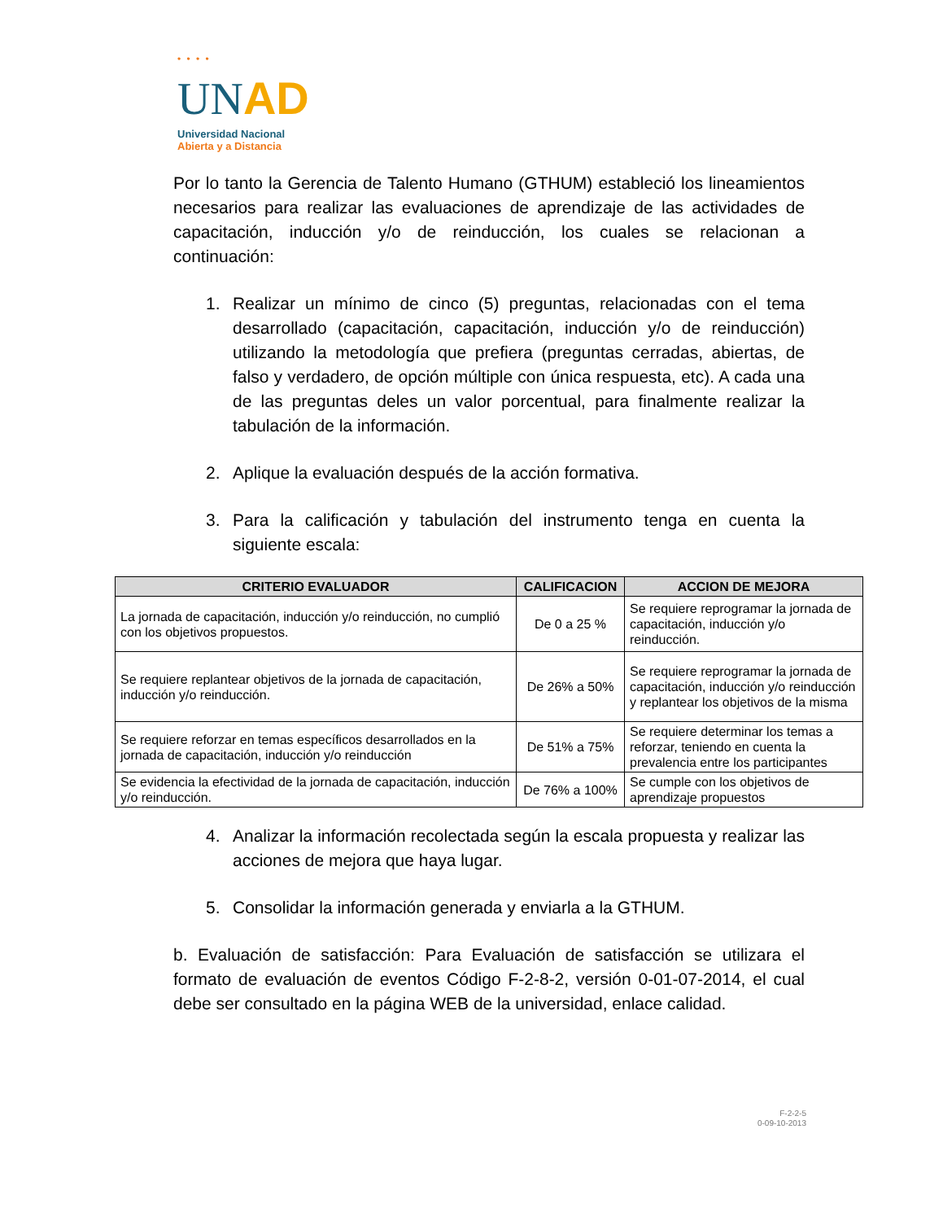• • • •
UN AD
Universidad Nacional
Abierta y a Distancia
Por lo tanto la Gerencia de Talento Humano (GTHUM) estableció los lineamientos necesarios para realizar las evaluaciones de aprendizaje de las actividades de capacitación, inducción y/o de reinducción, los cuales se relacionan a continuación:
1. Realizar un mínimo de cinco (5) preguntas, relacionadas con el tema desarrollado (capacitación, capacitación, inducción y/o de reinducción) utilizando la metodología que prefiera (preguntas cerradas, abiertas, de falso y verdadero, de opción múltiple con única respuesta, etc). A cada una de las preguntas deles un valor porcentual, para finalmente realizar la tabulación de la información.
2. Aplique la evaluación después de la acción formativa.
3. Para la calificación y tabulación del instrumento tenga en cuenta la siguiente escala:
| CRITERIO EVALUADOR | CALIFICACION | ACCION DE MEJORA |
| --- | --- | --- |
| La jornada de capacitación, inducción y/o reinducción, no cumplió con los objetivos propuestos. | De 0 a 25 % | Se requiere reprogramar la jornada de capacitación, inducción y/o reinducción. |
| Se requiere replantear objetivos de la jornada de capacitación, inducción y/o reinducción. | De 26% a 50% | Se requiere reprogramar la jornada de capacitación, inducción y/o reinducción y replantear los objetivos de la misma |
| Se requiere reforzar en temas específicos desarrollados en la jornada de capacitación, inducción y/o reinducción | De 51% a 75% | Se requiere determinar los temas a reforzar, teniendo en cuenta la prevalencia entre los participantes |
| Se evidencia la efectividad de la jornada de capacitación, inducción y/o reinducción. | De 76% a 100% | Se cumple con los objetivos de aprendizaje propuestos |
4. Analizar la información recolectada según la escala propuesta y realizar las acciones de mejora que haya lugar.
5. Consolidar la información generada y enviarla a la GTHUM.
b. Evaluación de satisfacción: Para Evaluación de satisfacción se utilizara el formato de evaluación de eventos Código F-2-8-2, versión 0-01-07-2014, el cual debe ser consultado en la página WEB de la universidad, enlace calidad.
F-2-2-5
0-09-10-2013